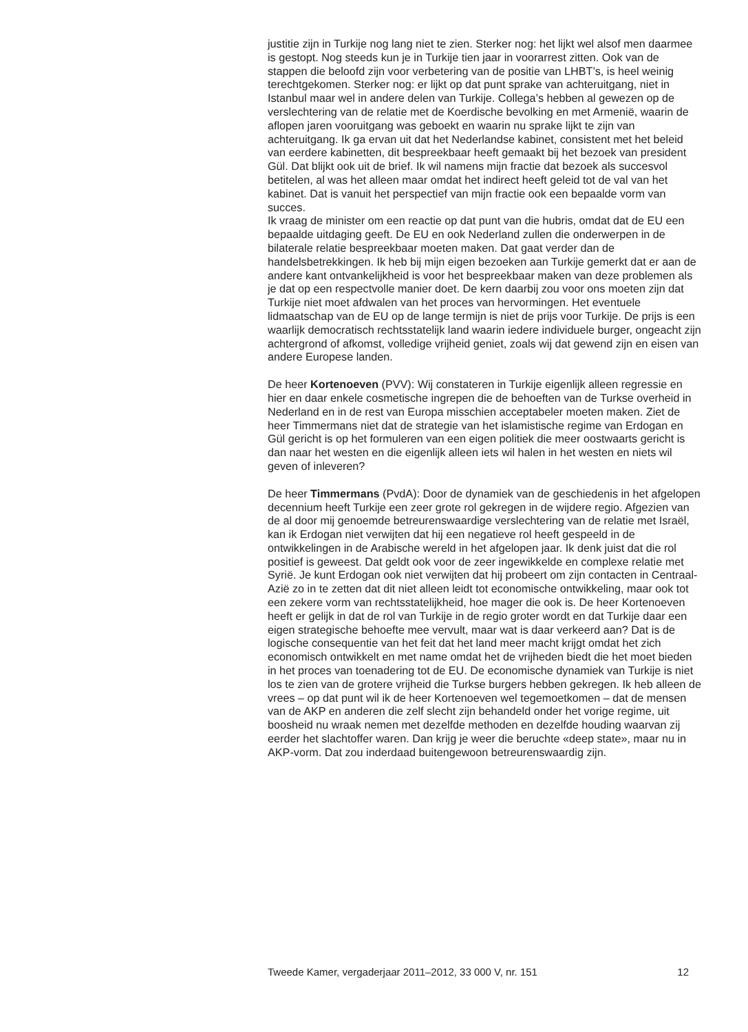justitie zijn in Turkije nog lang niet te zien. Sterker nog: het lijkt wel alsof men daarmee is gestopt. Nog steeds kun je in Turkije tien jaar in voorarrest zitten. Ook van de stappen die beloofd zijn voor verbetering van de positie van LHBT’s, is heel weinig terechtgekomen. Sterker nog: er lijkt op dat punt sprake van achteruitgang, niet in Istanbul maar wel in andere delen van Turkije. Collega’s hebben al gewezen op de verslechtering van de relatie met de Koerdische bevolking en met Armenië, waarin de aflopen jaren vooruitgang was geboekt en waarin nu sprake lijkt te zijn van achteruitgang. Ik ga ervan uit dat het Nederlandse kabinet, consistent met het beleid van eerdere kabinetten, dit bespreekbaar heeft gemaakt bij het bezoek van president Gül. Dat blijkt ook uit de brief. Ik wil namens mijn fractie dat bezoek als succesvol betitelen, al was het alleen maar omdat het indirect heeft geleid tot de val van het kabinet. Dat is vanuit het perspectief van mijn fractie ook een bepaalde vorm van succes.
Ik vraag de minister om een reactie op dat punt van die hubris, omdat dat de EU een bepaalde uitdaging geeft. De EU en ook Nederland zullen die onderwerpen in de bilaterale relatie bespreekbaar moeten maken. Dat gaat verder dan de handelsbetrekkingen. Ik heb bij mijn eigen bezoeken aan Turkije gemerkt dat er aan de andere kant ontvankelijkheid is voor het bespreekbaar maken van deze problemen als je dat op een respectvolle manier doet. De kern daarbij zou voor ons moeten zijn dat Turkije niet moet afdwalen van het proces van hervormingen. Het eventuele lidmaatschap van de EU op de lange termijn is niet de prijs voor Turkije. De prijs is een waarlijk democratisch rechtsstatelijk land waarin iedere individuele burger, ongeacht zijn achtergrond of afkomst, volledige vrijheid geniet, zoals wij dat gewend zijn en eisen van andere Europese landen.
De heer Kortenoeven (PVV): Wij constateren in Turkije eigenlijk alleen regressie en hier en daar enkele cosmetische ingrepen die de behoeften van de Turkse overheid in Nederland en in de rest van Europa misschien acceptabeler moeten maken. Ziet de heer Timmermans niet dat de strategie van het islamistische regime van Erdogan en Gül gericht is op het formuleren van een eigen politiek die meer oostwaarts gericht is dan naar het westen en die eigenlijk alleen iets wil halen in het westen en niets wil geven of inleveren?
De heer Timmermans (PvdA): Door de dynamiek van de geschiedenis in het afgelopen decennium heeft Turkije een zeer grote rol gekregen in de wijdere regio. Afgezien van de al door mij genoemde betreurenswaardige verslechtering van de relatie met Israël, kan ik Erdogan niet verwijten dat hij een negatieve rol heeft gespeeld in de ontwikkelingen in de Arabische wereld in het afgelopen jaar. Ik denk juist dat die rol positief is geweest. Dat geldt ook voor de zeer ingewikkelde en complexe relatie met Syrië. Je kunt Erdogan ook niet verwijten dat hij probeert om zijn contacten in Centraal-Azië zo in te zetten dat dit niet alleen leidt tot economische ontwikkeling, maar ook tot een zekere vorm van rechtsstatelijkheid, hoe mager die ook is. De heer Kortenoeven heeft er gelijk in dat de rol van Turkije in de regio groter wordt en dat Turkije daar een eigen strategische behoefte mee vervult, maar wat is daar verkeerd aan? Dat is de logische consequentie van het feit dat het land meer macht krijgt omdat het zich economisch ontwikkelt en met name omdat het de vrijheden biedt die het moet bieden in het proces van toenadering tot de EU. De economische dynamiek van Turkije is niet los te zien van de grotere vrijheid die Turkse burgers hebben gekregen. Ik heb alleen de vrees – op dat punt wil ik de heer Kortenoeven wel tegemoetkomen – dat de mensen van de AKP en anderen die zelf slecht zijn behandeld onder het vorige regime, uit boosheid nu wraak nemen met dezelfde methoden en dezelfde houding waarvan zij eerder het slachtoffer waren. Dan krijg je weer die beruchte «deep state», maar nu in AKP-vorm. Dat zou inderdaad buitengewoon betreurenswaardig zijn.
Tweede Kamer, vergaderjaar 2011–2012, 33 000 V, nr. 151 12